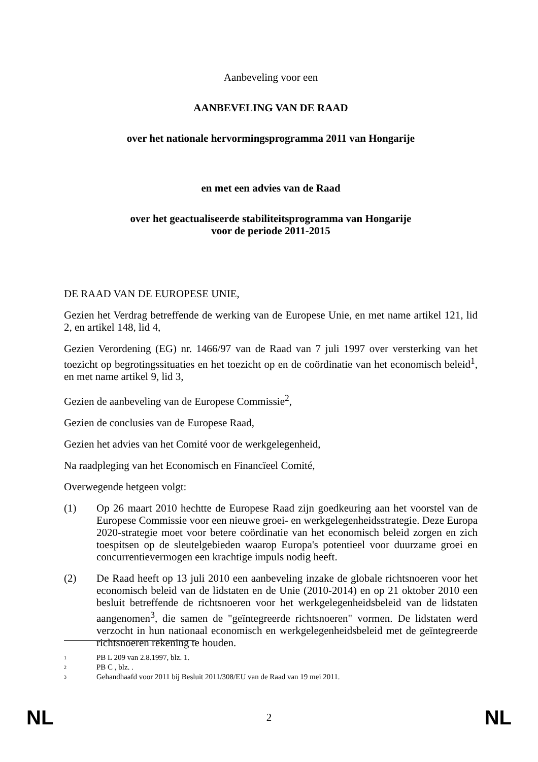Aanbeveling voor een
AANBEVELING VAN DE RAAD
over het nationale hervormingsprogramma 2011 van Hongarije
en met een advies van de Raad
over het geactualiseerde stabiliteitsprogramma van Hongarije
voor de periode 2011-2015
DE RAAD VAN DE EUROPESE UNIE,
Gezien het Verdrag betreffende de werking van de Europese Unie, en met name artikel 121, lid 2, en artikel 148, lid 4,
Gezien Verordening (EG) nr. 1466/97 van de Raad van 7 juli 1997 over versterking van het toezicht op begrotingssituaties en het toezicht op en de coördinatie van het economisch beleid<sup>1</sup>, en met name artikel 9, lid 3,
Gezien de aanbeveling van de Europese Commissie<sup>2</sup>,
Gezien de conclusies van de Europese Raad,
Gezien het advies van het Comité voor de werkgelegenheid,
Na raadpleging van het Economisch en Financïeel Comité,
Overwegende hetgeen volgt:
(1) Op 26 maart 2010 hechtte de Europese Raad zijn goedkeuring aan het voorstel van de Europese Commissie voor een nieuwe groei- en werkgelegenheidsstrategie. Deze Europa 2020-strategie moet voor betere coördinatie van het economisch beleid zorgen en zich toespitsen op de sleutelgebieden waarop Europa's potentieel voor duurzame groei en concurrentievermogen een krachtige impuls nodig heeft.
(2) De Raad heeft op 13 juli 2010 een aanbeveling inzake de globale richtsnoeren voor het economisch beleid van de lidstaten en de Unie (2010-2014) en op 21 oktober 2010 een besluit betreffende de richtsnoeren voor het werkgelegenheidsbeleid van de lidstaten aangenomen<sup>3</sup>, die samen de "geïntegreerde richtsnoeren" vormen. De lidstaten werd verzocht in hun nationaal economisch en werkgelegenheidsbeleid met de geïntegreerde richtsnoeren rekening te houden.
<sup>1</sup> PB L 209 van 2.8.1997, blz. 1.
<sup>2</sup> PB C , blz. .
<sup>3</sup> Gehandhaafd voor 2011 bij Besluit 2011/308/EU van de Raad van 19 mei 2011.
NL 2 NL